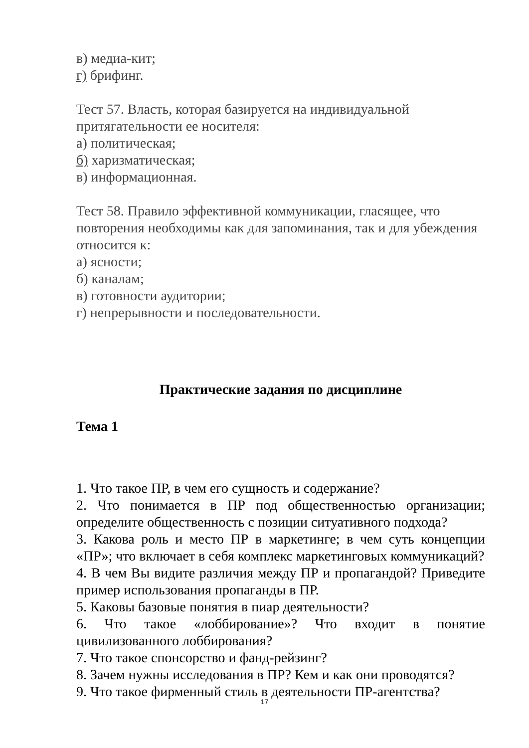в) медиа-кит;
г) брифинг.
Тест 57. Власть, которая базируется на индивидуальной притягательности ее носителя:
а) политическая;
б) харизматическая;
в) информационная.
Тест 58. Правило эффективной коммуникации, гласящее, что повторения необходимы как для запоминания, так и для убеждения относится к:
а) ясности;
б) каналам;
в) готовности аудитории;
г) непрерывности и последовательности.
Практические задания по дисциплине
Тема 1
1. Что такое ПР, в чем его сущность и содержание?
2. Что понимается в ПР под общественностью организации; определите общественность с позиции ситуативного подхода?
3. Какова роль и место ПР в маркетинге; в чем суть концепции «ПР»; что включает в себя комплекс маркетинговых коммуникаций?
4. В чем Вы видите различия между ПР и пропагандой? Приведите пример использования пропаганды в ПР.
5. Каковы базовые понятия в пиар деятельности?
6. Что такое «лоббирование»? Что входит в понятие цивилизованного лоббирования?
7. Что такое спонсорство и фанд-рейзинг?
8. Зачем нужны исследования в ПР? Кем и как они проводятся?
9. Что такое фирменный стиль в деятельности ПР-агентства?
17